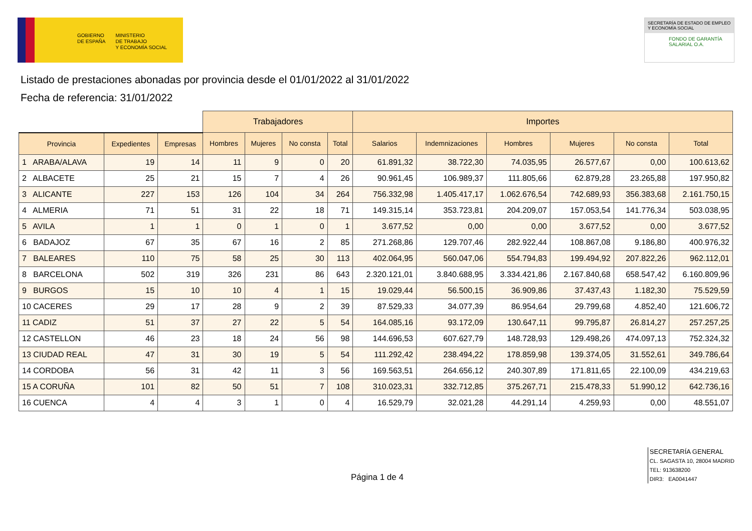GOBIERNO
DE ESPAÑA
MINISTERIO
DE TRABAJO
Y ECONOMÍA SOCIAL
SECRETARÍA DE ESTADO DE EMPLEO
Y ECONOMÍA SOCIAL
FONDO DE GARANTÍA
SALARIAL O.A.
Listado de prestaciones abonadas por provincia desde el 01/01/2022 al 31/01/2022
Fecha de referencia: 31/01/2022
| | | | Trabajadores | | | | Importes | | | | | |
| --- | --- | --- | --- | --- | --- | --- | --- | --- | --- | --- | --- | --- |
| Provincia | Expedientes | Empresas | Hombres | Mujeres | No consta | Total | Salarios | Indemnizaciones | Hombres | Mujeres | No consta | Total |
| 1 ARABA/ALAVA | 19 | 14 | 11 | 9 | 0 | 20 | 61.891,32 | 38.722,30 | 74.035,95 | 26.577,67 | 0,00 | 100.613,62 |
| 2 ALBACETE | 25 | 21 | 15 | 7 | 4 | 26 | 90.961,45 | 106.989,37 | 111.805,66 | 62.879,28 | 23.265,88 | 197.950,82 |
| 3 ALICANTE | 227 | 153 | 126 | 104 | 34 | 264 | 756.332,98 | 1.405.417,17 | 1.062.676,54 | 742.689,93 | 356.383,68 | 2.161.750,15 |
| 4 ALMERIA | 71 | 51 | 31 | 22 | 18 | 71 | 149.315,14 | 353.723,81 | 204.209,07 | 157.053,54 | 141.776,34 | 503.038,95 |
| 5 AVILA | 1 | 1 | 0 | 1 | 0 | 1 | 3.677,52 | 0,00 | 0,00 | 3.677,52 | 0,00 | 3.677,52 |
| 6 BADAJOZ | 67 | 35 | 67 | 16 | 2 | 85 | 271.268,86 | 129.707,46 | 282.922,44 | 108.867,08 | 9.186,80 | 400.976,32 |
| 7 BALEARES | 110 | 75 | 58 | 25 | 30 | 113 | 402.064,95 | 560.047,06 | 554.794,83 | 199.494,92 | 207.822,26 | 962.112,01 |
| 8 BARCELONA | 502 | 319 | 326 | 231 | 86 | 643 | 2.320.121,01 | 3.840.688,95 | 3.334.421,86 | 2.167.840,68 | 658.547,42 | 6.160.809,96 |
| 9 BURGOS | 15 | 10 | 10 | 4 | 1 | 15 | 19.029,44 | 56.500,15 | 36.909,86 | 37.437,43 | 1.182,30 | 75.529,59 |
| 10 CACERES | 29 | 17 | 28 | 9 | 2 | 39 | 87.529,33 | 34.077,39 | 86.954,64 | 29.799,68 | 4.852,40 | 121.606,72 |
| 11 CADIZ | 51 | 37 | 27 | 22 | 5 | 54 | 164.085,16 | 93.172,09 | 130.647,11 | 99.795,87 | 26.814,27 | 257.257,25 |
| 12 CASTELLON | 46 | 23 | 18 | 24 | 56 | 98 | 144.696,53 | 607.627,79 | 148.728,93 | 129.498,26 | 474.097,13 | 752.324,32 |
| 13 CIUDAD REAL | 47 | 31 | 30 | 19 | 5 | 54 | 111.292,42 | 238.494,22 | 178.859,98 | 139.374,05 | 31.552,61 | 349.786,64 |
| 14 CORDOBA | 56 | 31 | 42 | 11 | 3 | 56 | 169.563,51 | 264.656,12 | 240.307,89 | 171.811,65 | 22.100,09 | 434.219,63 |
| 15 A CORUÑA | 101 | 82 | 50 | 51 | 7 | 108 | 310.023,31 | 332.712,85 | 375.267,71 | 215.478,33 | 51.990,12 | 642.736,16 |
| 16 CUENCA | 4 | 4 | 3 | 1 | 0 | 4 | 16.529,79 | 32.021,28 | 44.291,14 | 4.259,93 | 0,00 | 48.551,07 |
Página 1 de 4
SECRETARÍA GENERAL
CL. SAGASTA 10, 28004 MADRID
TEL: 913638200
DIR3: EA0041447